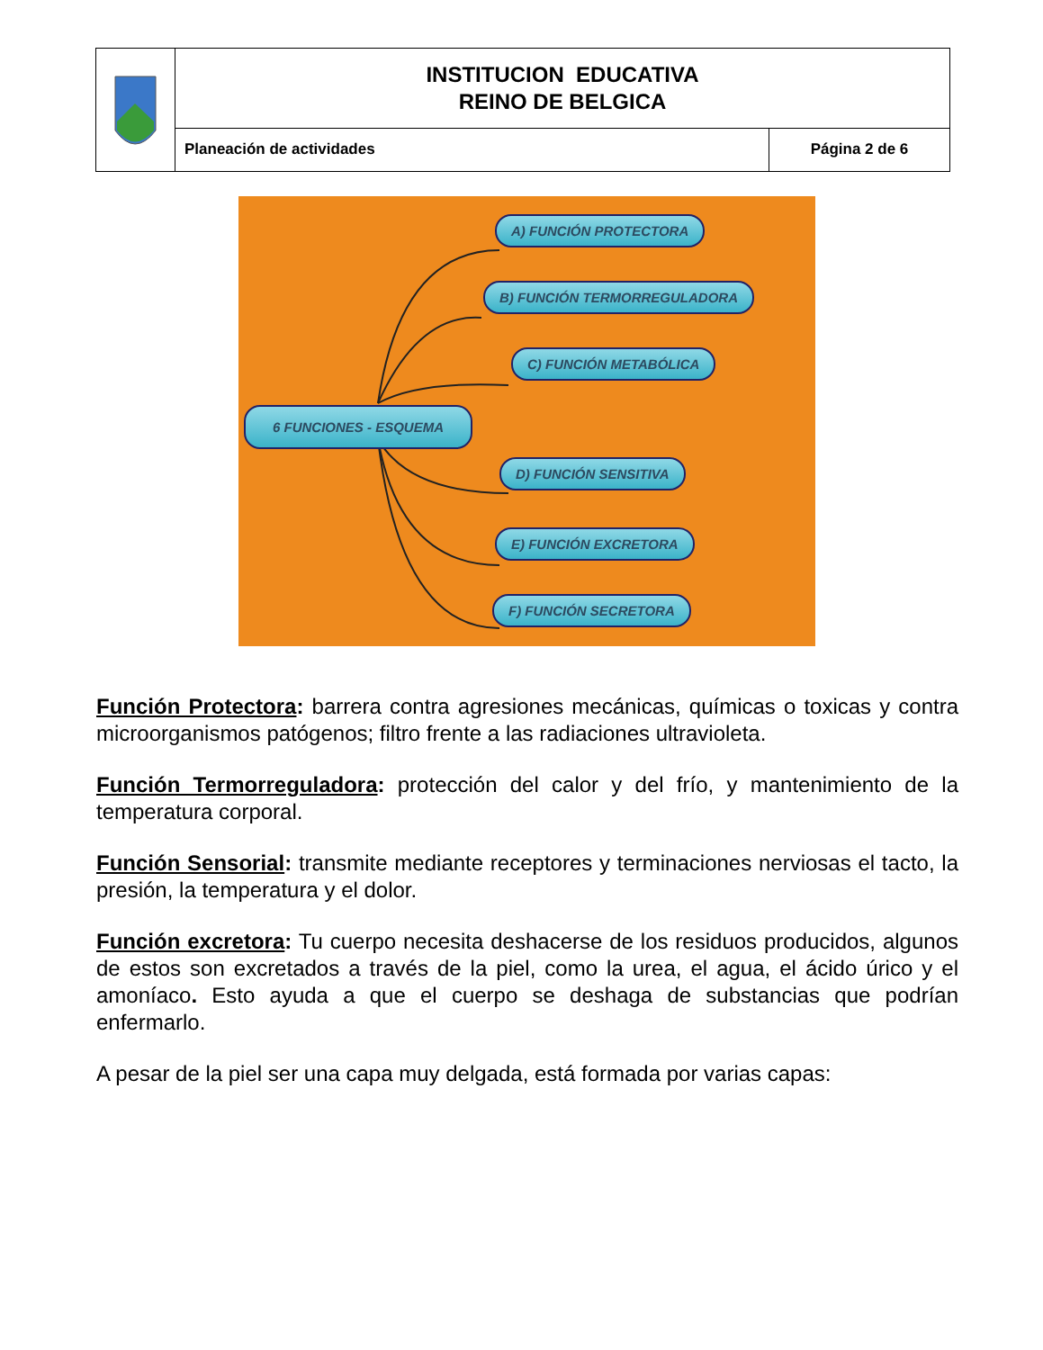| | INSTITUCION EDUCATIVA REINO DE BELGICA | |
| | Planeación de actividades | Página 2 de 6 |
A) FUNCIÓN PROTECTORA
B) FUNCIÓN TERMORREGULADORA
C) FUNCIÓN METABÓLICA
6 FUNCIONES - ESQUEMA
D) FUNCIÓN SENSITIVA
E) FUNCIÓN EXCRETORA
F) FUNCIÓN SECRETORA
Función Protectora: barrera contra agresiones mecánicas, químicas o toxicas y contra microorganismos patógenos; filtro frente a las radiaciones ultravioleta.
Función Termorreguladora: protección del calor y del frío, y mantenimiento de la temperatura corporal.
Función Sensorial: transmite mediante receptores y terminaciones nerviosas el tacto, la presión, la temperatura y el dolor.
Función excretora: Tu cuerpo necesita deshacerse de los residuos producidos, algunos de estos son excretados a través de la piel, como la urea, el agua, el ácido úrico y el amoníaco. Esto ayuda a que el cuerpo se deshaga de substancias que podrían enfermarlo.
A pesar de la piel ser una capa muy delgada, está formada por varias capas: